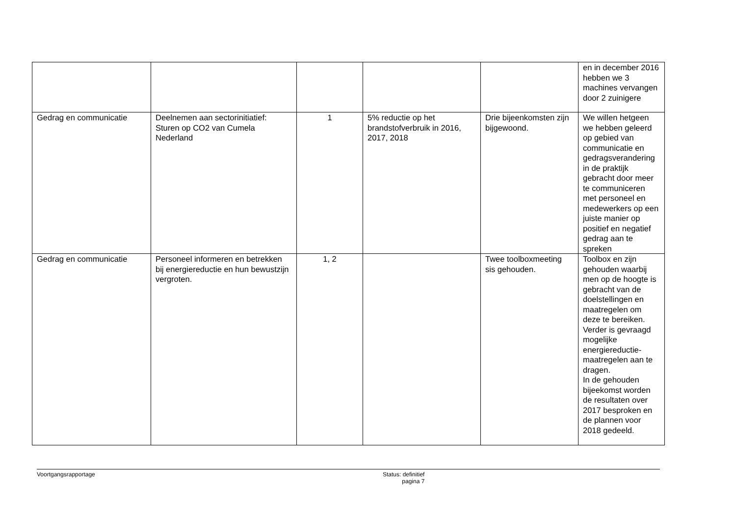| | | | | | en in december 2016 hebben we 3 machines vervangen door 2 zuinigere |
| Gedrag en communicatie | Deelnemen aan sectorinitiatief: Sturen op CO2 van Cumela Nederland | 1 | 5% reductie op het brandstofverbruik in 2016, 2017, 2018 | Drie bijeenkomsten zijn bijgewoond. | We willen hetgeen we hebben geleerd op gebied van communicatie en gedragsverandering in de praktijk gebracht door meer te communiceren met personeel en medewerkers op een juiste manier op positief en negatief gedrag aan te spreken |
| Gedrag en communicatie | Personeel informeren en betrekken bij energiereductie en hun bewustzijn vergroten. | 1, 2 | | Twee toolboxmeeting sis gehouden. | Toolbox en zijn gehouden waarbij men op de hoogte is gebracht van de doelstellingen en maatregelen om deze te bereiken. Verder is gevraagd mogelijke energiereductie-maatregelen aan te dragen. In de gehouden bijeekomst worden de resultaten over 2017 besproken en de plannen voor 2018 gedeeld. |
Voortgangsrapportage Status: definitief
pagina 7